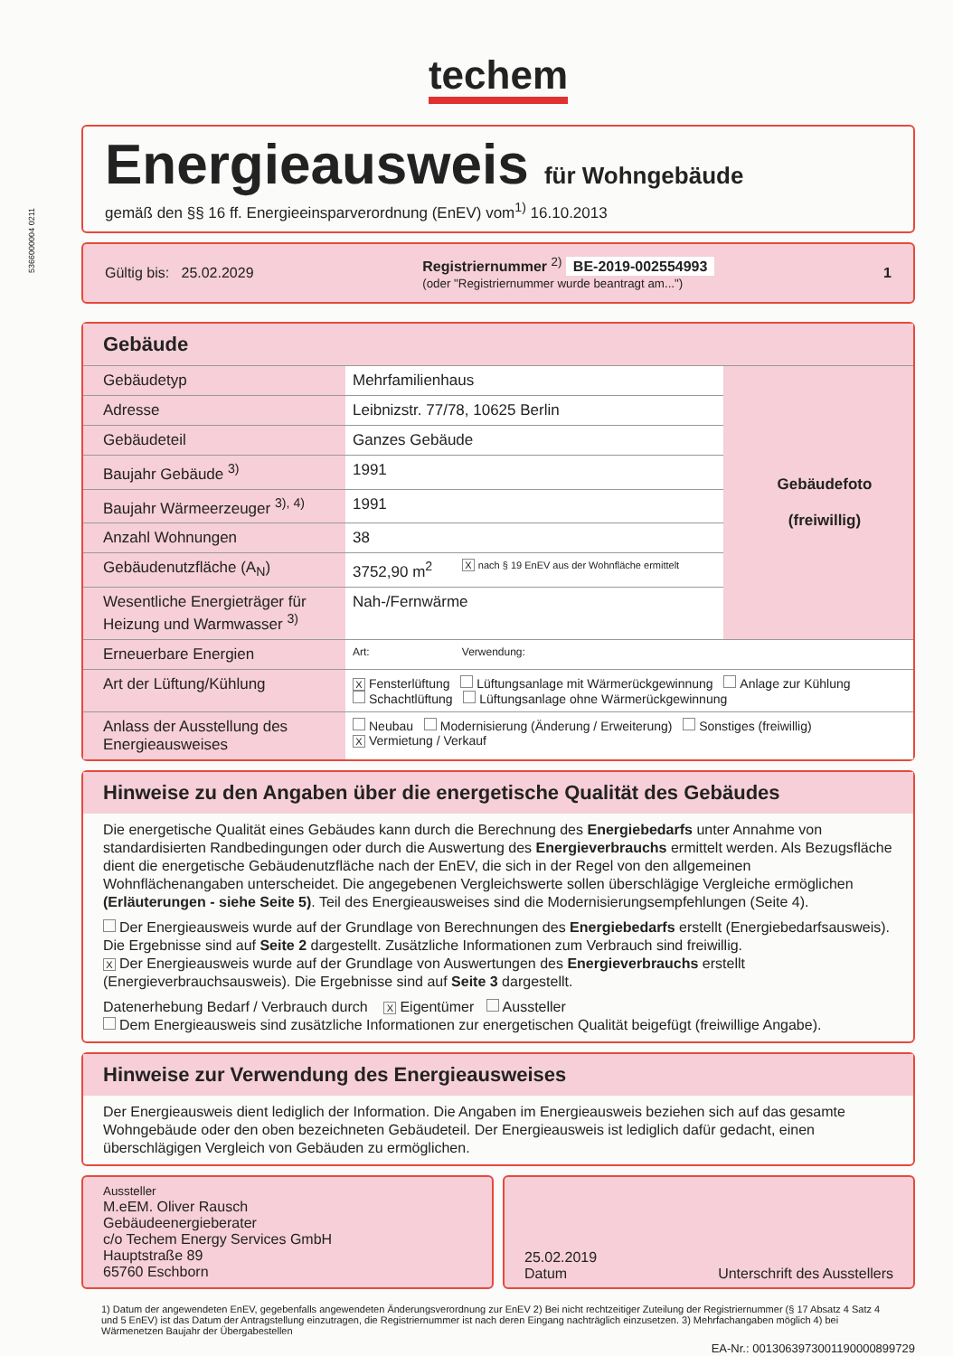5366000004 0211
techem
Energieausweis für Wohngebäude
gemäß den §§ 16 ff. Energieeinsparverordnung (EnEV) vom<sup>1)</sup> 16.10.2013
Gültig bis: 25.02.2029 Registriernummer <sup>2)</sup> BE-2019-002554993
(oder "Registriernummer wurde beantragt am...") 1
Gebäude
| Gebäudetyp | Mehrfamilienhaus | | Gebäudefoto (freiwillig) |
| Adresse | Leibnizstr. 77/78, 10625 Berlin | | |
| Gebäudeteil | Ganzes Gebäude | | |
| Baujahr Gebäude <sup>3)</sup> | 1991 | | |
| Baujahr Wärmeerzeuger <sup>3), 4)</sup> | 1991 | | |
| Anzahl Wohnungen | 38 | | |
| Gebäudenutzfläche (A<sub>N</sub>) | 3752,90 m<sup>2</sup> | X nach § 19 EnEV aus der Wohnfläche ermittelt | |
| Wesentliche Energieträger für Heizung und Warmwasser <sup>3)</sup> | Nah-/Fernwärme | | |
| Erneuerbare Energien | Art: | Verwendung: | |
| Art der Lüftung/Kühlung | X Fensterlüftung Lüftungsanlage mit Wärmerückgewinnung Anlage zur Kühlung Schachtlüftung Lüftungsanlage ohne Wärmerückgewinnung | | |
| Anlass der Ausstellung des Energieausweises | Neubau Modernisierung (Änderung / Erweiterung) Sonstiges (freiwillig) X Vermietung / Verkauf | | |
Hinweise zu den Angaben über die energetische Qualität des Gebäudes
Die energetische Qualität eines Gebäudes kann durch die Berechnung des Energiebedarfs unter Annahme von standardisierten Randbedingungen oder durch die Auswertung des Energieverbrauchs ermittelt werden. Als Bezugsfläche dient die energetische Gebäudenutzfläche nach der EnEV, die sich in der Regel von den allgemeinen Wohnflächenangaben unterscheidet. Die angegebenen Vergleichswerte sollen überschlägige Vergleiche ermöglichen (Erläuterungen - siehe Seite 5). Teil des Energieausweises sind die Modernisierungsempfehlungen (Seite 4).
Der Energieausweis wurde auf der Grundlage von Berechnungen des Energiebedarfs erstellt (Energiebedarfsausweis). Die Ergebnisse sind auf Seite 2 dargestellt. Zusätzliche Informationen zum Verbrauch sind freiwillig.
X Der Energieausweis wurde auf der Grundlage von Auswertungen des Energieverbrauchs erstellt (Energieverbrauchsausweis). Die Ergebnisse sind auf Seite 3 dargestellt.
Datenerhebung Bedarf / Verbrauch durch X Eigentümer Aussteller
Dem Energieausweis sind zusätzliche Informationen zur energetischen Qualität beigefügt (freiwillige Angabe).
Hinweise zur Verwendung des Energieausweises
Der Energieausweis dient lediglich der Information. Die Angaben im Energieausweis beziehen sich auf das gesamte Wohngebäude oder den oben bezeichneten Gebäudeteil. Der Energieausweis ist lediglich dafür gedacht, einen überschlägigen Vergleich von Gebäuden zu ermöglichen.
Aussteller
M.eEM. Oliver Rausch
Gebäudeenergieberater
c/o Techem Energy Services GmbH
Hauptstraße 89
65760 Eschborn
25.02.2019
Datum
Unterschrift des Ausstellers
1) Datum der angewendeten EnEV, gegebenfalls angewendeten Änderungsverordnung zur EnEV 2) Bei nicht rechtzeitiger Zuteilung der Registriernummer (§ 17 Absatz 4 Satz 4 und 5 EnEV) ist das Datum der Antragstellung einzutragen, die Registriernummer ist nach deren Eingang nachträglich einzusetzen. 3) Mehrfachangaben möglich 4) bei Wärmenetzen Baujahr der Übergabestellen
EA-Nr.: 0013063973001190000899729